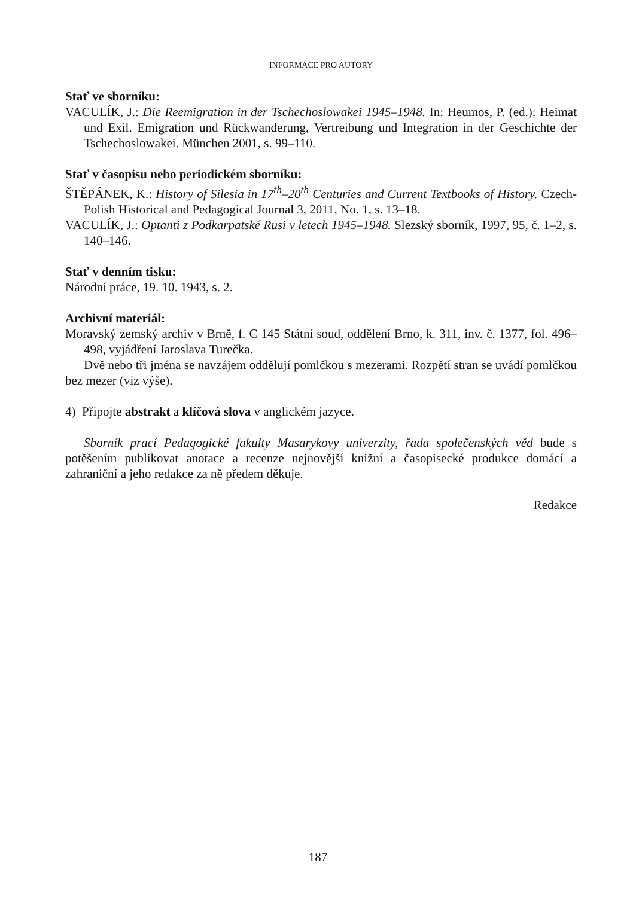INFORMACE PRO AUTORY
Stať ve sborníku:
VACULÍK, J.: Die Reemigration in der Tschechoslowakei 1945–1948. In: Heumos, P. (ed.): Heimat und Exil. Emigration und Rückwanderung, Vertreibung und Integration in der Geschichte der Tschechoslowakei. München 2001, s. 99–110.
Stať v časopisu nebo periodickém sborníku:
ŠTĚPÁNEK, K.: History of Silesia in 17<sup>th</sup>–20<sup>th</sup> Centuries and Current Textbooks of History. Czech-Polish Historical and Pedagogical Journal 3, 2011, No. 1, s. 13–18.
VACULÍK, J.: Optanti z Podkarpatské Rusi v letech 1945–1948. Slezský sborník, 1997, 95, č. 1–2, s. 140–146.
Stať v denním tisku:
Národní práce, 19. 10. 1943, s. 2.
Archivní materiál:
Moravský zemský archiv v Brně, f. C 145 Státní soud, oddělení Brno, k. 311, inv. č. 1377, fol. 496–498, vyjádření Jaroslava Turečka.
Dvě nebo tři jména se navzájem oddělují pomlčkou s mezerami. Rozpětí stran se uvádí pomlčkou bez mezer (viz výše).
4) Připojte abstrakt a klíčová slova v anglickém jazyce.
Sborník prací Pedagogické fakulty Masarykovy univerzity, řada společenských věd bude s potěšením publikovat anotace a recenze nejnovější knižní a časopisecké produkce domácí a zahraniční a jeho redakce za ně předem děkuje.
Redakce
187